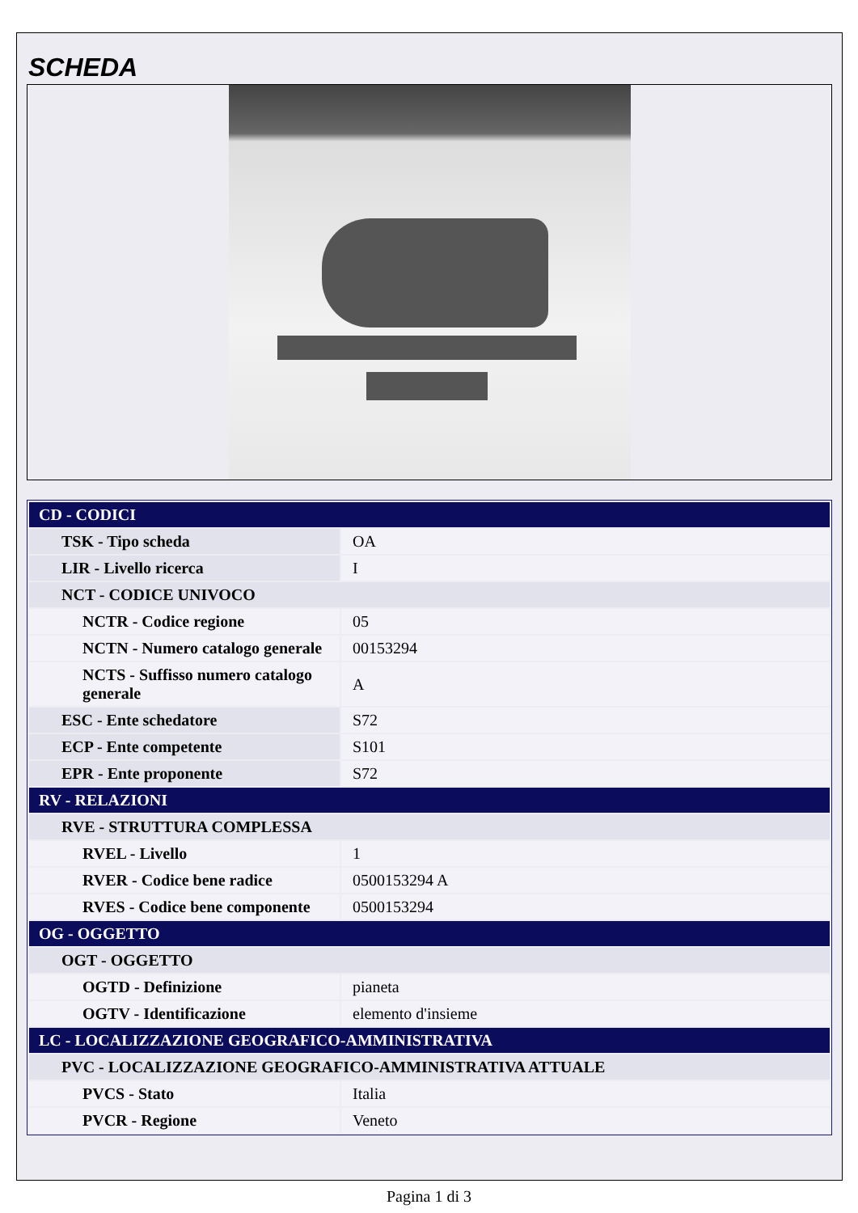SCHEDA
| CD - CODICI | |
| TSK - Tipo scheda | OA |
| LIR - Livello ricerca | I |
| NCT - CODICE UNIVOCO | |
| NCTR - Codice regione | 05 |
| NCTN - Numero catalogo generale | 00153294 |
| NCTS - Suffisso numero catalogo generale | A |
| ESC - Ente schedatore | S72 |
| ECP - Ente competente | S101 |
| EPR - Ente proponente | S72 |
| RV - RELAZIONI | |
| RVE - STRUTTURA COMPLESSA | |
| RVEL - Livello | 1 |
| RVER - Codice bene radice | 0500153294 A |
| RVES - Codice bene componente | 0500153294 |
| OG - OGGETTO | |
| OGT - OGGETTO | |
| OGTD - Definizione | pianeta |
| OGTV - Identificazione | elemento d'insieme |
| LC - LOCALIZZAZIONE GEOGRAFICO-AMMINISTRATIVA | |
| PVC - LOCALIZZAZIONE GEOGRAFICO-AMMINISTRATIVA ATTUALE | |
| PVCS - Stato | Italia |
| PVCR - Regione | Veneto |
Pagina 1 di 3